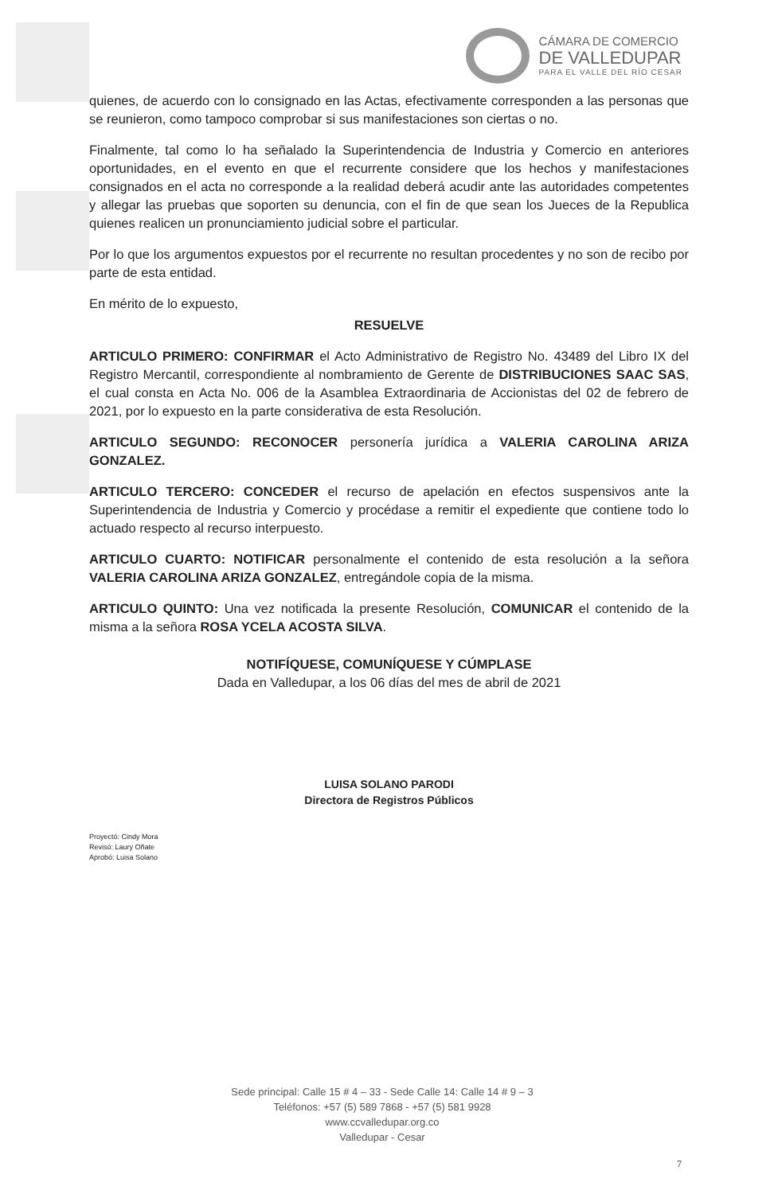CÁMARA DE COMERCIO
DE VALLEDUPAR
PARA EL VALLE DEL RÍO CESAR
quienes, de acuerdo con lo consignado en las Actas, efectivamente corresponden a las personas que se reunieron, como tampoco comprobar si sus manifestaciones son ciertas o no.
Finalmente, tal como lo ha señalado la Superintendencia de Industria y Comercio en anteriores oportunidades, en el evento en que el recurrente considere que los hechos y manifestaciones consignados en el acta no corresponde a la realidad deberá acudir ante las autoridades competentes y allegar las pruebas que soporten su denuncia, con el fin de que sean los Jueces de la Republica quienes realicen un pronunciamiento judicial sobre el particular.
Por lo que los argumentos expuestos por el recurrente no resultan procedentes y no son de recibo por parte de esta entidad.
En mérito de lo expuesto,
RESUELVE
ARTICULO PRIMERO: CONFIRMAR el Acto Administrativo de Registro No. 43489 del Libro IX del Registro Mercantil, correspondiente al nombramiento de Gerente de DISTRIBUCIONES SAAC SAS, el cual consta en Acta No. 006 de la Asamblea Extraordinaria de Accionistas del 02 de febrero de 2021, por lo expuesto en la parte considerativa de esta Resolución.
ARTICULO SEGUNDO: RECONOCER personería jurídica a VALERIA CAROLINA ARIZA GONZALEZ.
ARTICULO TERCERO: CONCEDER el recurso de apelación en efectos suspensivos ante la Superintendencia de Industria y Comercio y procédase a remitir el expediente que contiene todo lo actuado respecto al recurso interpuesto.
ARTICULO CUARTO: NOTIFICAR personalmente el contenido de esta resolución a la señora VALERIA CAROLINA ARIZA GONZALEZ, entregándole copia de la misma.
ARTICULO QUINTO: Una vez notificada la presente Resolución, COMUNICAR el contenido de la misma a la señora ROSA YCELA ACOSTA SILVA.
NOTIFÍQUESE, COMUNÍQUESE Y CÚMPLASE
Dada en Valledupar, a los 06 días del mes de abril de 2021
LUISA SOLANO PARODI
Directora de Registros Públicos
Proyectó: Cindy Mora
Revisó: Laury Oñate
Aprobó: Luisa Solano
Sede principal: Calle 15 # 4 – 33 - Sede Calle 14: Calle 14 # 9 – 3
Teléfonos: +57 (5) 589 7868 - +57 (5) 581 9928
www.ccvalledupar.org.co
Valledupar - Cesar
7